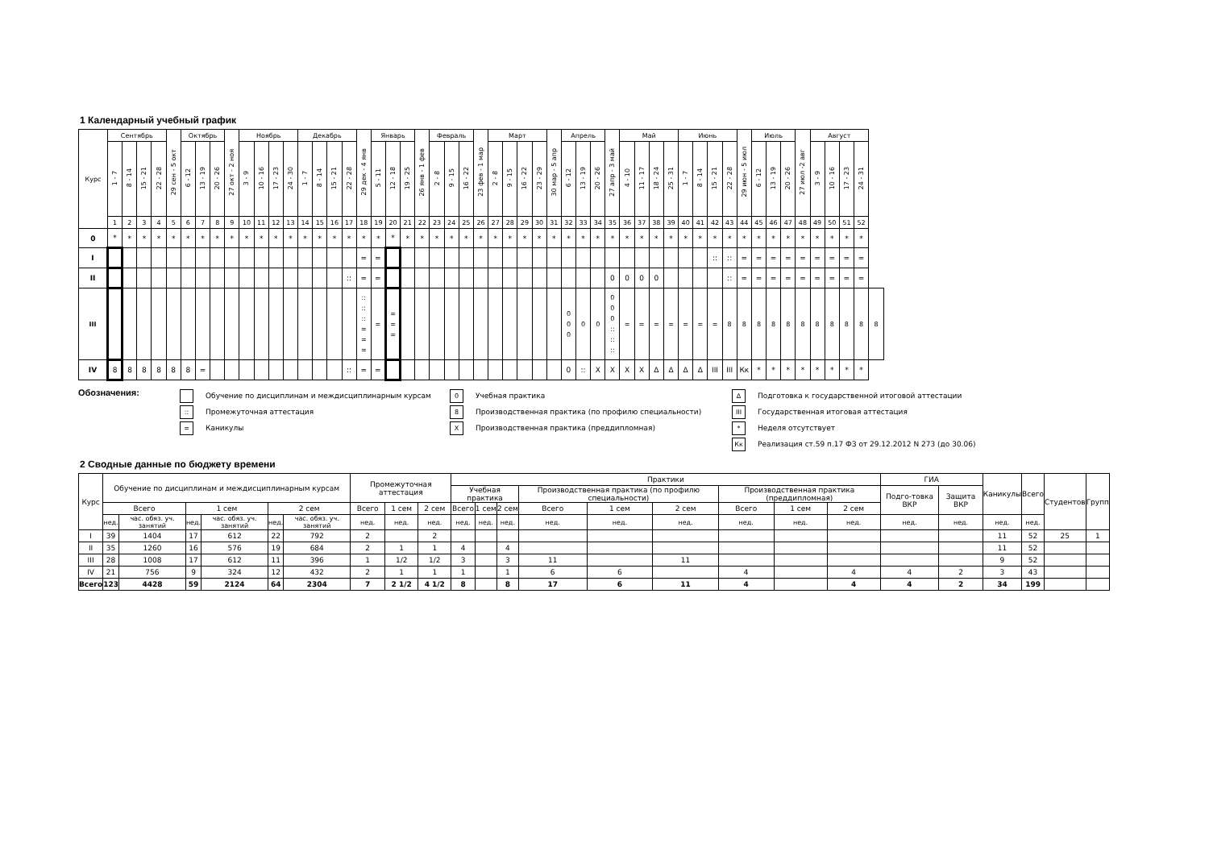1 Календарный учебный график
| Курс | Сентябрь | | | | 29 сен - 5 окт | Октябрь | | | 27 окт - 2 ноя | Ноябрь | | | | Декабрь | | | | 29 дек - 4 янв | Январь | | | 26 янв - 1 фев | Февраль | | | 23 фев - 1 мар | Март | | | | 30 мар - 5 апр | Апрель | | | 27 апр - 3 май | Май | | | | Июнь | | | | 29 июн - 5 июл | Июль | | | 27 июл -2 авг | Август | | | | |
| --- | --- | --- | --- | --- | --- | --- | --- | --- | --- | --- | --- | --- | --- | --- | --- | --- | --- | --- | --- | --- | --- | --- | --- | --- | --- | --- | --- | --- | --- | --- | --- | --- | --- | --- | --- | --- | --- | --- | --- | --- | --- | --- | --- | --- | --- | --- | --- | --- | --- | --- | --- | --- | --- |
| | 1 - 7 | 8 - 14 | 15 - 21 | 22 - 28 | | 6 - 12 | 13 - 19 | 20 - 26 | | 3 - 9 | 10 - 16 | 17 - 23 | 24 - 30 | 1 - 7 | 8 - 14 | 15 - 21 | 22 - 28 | | 5 - 11 | 12 - 18 | 19 - 25 | | 2 - 8 | 9 - 15 | 16 - 22 | | 2 - 8 | 9 - 15 | 16 - 22 | 23 - 29 | | 6 - 12 | 13 - 19 | 20 - 26 | | 4 - 10 | 11 - 17 | 18 - 24 | 25 - 31 | 1 - 7 | 8 - 14 | 15 - 21 | 22 - 28 | | 6 - 12 | 13 - 19 | 20 - 26 | | 3 - 9 | 10 - 16 | 17 - 23 | 24 - 31 | |
| | 1 | 2 | 3 | 4 | 5 | 6 | 7 | 8 | 9 | 10 | 11 | 12 | 13 | 14 | 15 | 16 | 17 | 18 | 19 | 20 | 21 | 22 | 23 | 24 | 25 | 26 | 27 | 28 | 29 | 30 | 31 | 32 | 33 | 34 | 35 | 36 | 37 | 38 | 39 | 40 | 41 | 42 | 43 | 44 | 45 | 46 | 47 | 48 | 49 | 50 | 51 | 52 | |
| 0 | * | * | * | * | * | * | * | * | * | * | * | * | * | * | * | * | * | * | * | * | * | * | * | * | * | * | * | * | * | * | * | * | * | * | * | * | * | * | * | * | * | * | * | * | * | * | * | * | * | * | * | * | |
| I | | | | | | | | | | | | | | | | | | = | = | | | | | | | | | | | | | | | | | | | | | | | :: | :: | = | = | = | = | = | = | = | = | = | |
| II | | | | | | | | | | | | | | | | | :: | = | = | | | | | | | | | | | | | | | | 0 | 0 | 0 | 0 | | | | | :: | = | = | = | = | = | = | = | = | = | |
| III | | | | | | | | | | | | | | | | | | :: :: :: = = = | = | = = = | | | | | | | | | | | | 0 0 0 | 0 | 0 | 0 0 0 :: :: :: | = | = | = | = | = | = | = | 8 | 8 | 8 | 8 | 8 | 8 | 8 | 8 | 8 | 8 | 8 |
| IV | 8 | 8 | 8 | 8 | 8 | 8 | = | | | | | | | | | | :: | = | = | | | | | | | | | | | | | 0 | :: | X | X | X | X | Δ | Δ | Δ | Δ | III | III | Кк | * | * | * | * | * | * | * | * | |
Обозначения:
Обучение по дисциплинам и междисциплинарным курсам
:: Промежуточная аттестация
= Каникулы
0 Учебная практика
8 Производственная практика (по профилю специальности)
X Производственная практика (преддипломная)
Δ Подготовка к государственной итоговой аттестации
III Государственная итоговая аттестация
* Неделя отсутствует
Кк Реализация ст.59 п.17 ФЗ от 29.12.2012 N 273 (до 30.06)
2 Сводные данные по бюджету времени
| Курс | Обучение по дисциплинам и междисциплинарным курсам | | | | | | Промежуточная аттестация | | | Практики | | | | | | | | | ГИА | | Каникулы | Всего | Студентов | Групп |
| --- | --- | --- | --- | --- | --- | --- | --- | --- | --- | --- | --- | --- | --- | --- | --- | --- | --- | --- | --- | --- | --- | --- | --- | --- |
| | | | | | | | | | | Учебная практика | | | Производственная практика (по профилю специальности) | | | Производственная практика (преддипломная) | | | Подго-товка ВКР | Защита ВКР | | | | |
| | Всего | | 1 сем | | 2 сем | | Всего | 1 сем | 2 сем | Всего | 1 сем | 2 сем | Всего | 1 сем | 2 сем | Всего | 1 сем | 2 сем | | | | | | |
| | нед. | час. обяз. уч. занятий | нед. | час. обяз. уч. занятий | нед. | час. обяз. уч. занятий | нед. | нед. | нед. | нед. | нед. | нед. | нед. | нед. | нед. | нед. | нед. | нед. | нед. | нед. | нед. | нед. | | |
| I | 39 | 1404 | 17 | 612 | 22 | 792 | 2 | | 2 | | | | | | | | | | | | 11 | 52 | 25 | 1 |
| II | 35 | 1260 | 16 | 576 | 19 | 684 | 2 | 1 | 1 | 4 | | 4 | | | | | | | | | 11 | 52 | | |
| III | 28 | 1008 | 17 | 612 | 11 | 396 | 1 | 1/2 | 1/2 | 3 | | 3 | 11 | | 11 | | | | | | 9 | 52 | | |
| IV | 21 | 756 | 9 | 324 | 12 | 432 | 2 | 1 | 1 | 1 | | 1 | 6 | 6 | | 4 | | 4 | 4 | 2 | 3 | 43 | | |
| Всего | 123 | 4428 | 59 | 2124 | 64 | 2304 | 7 | 2 1/2 | 4 1/2 | 8 | | 8 | 17 | 6 | 11 | 4 | | 4 | 4 | 2 | 34 | 199 | | |